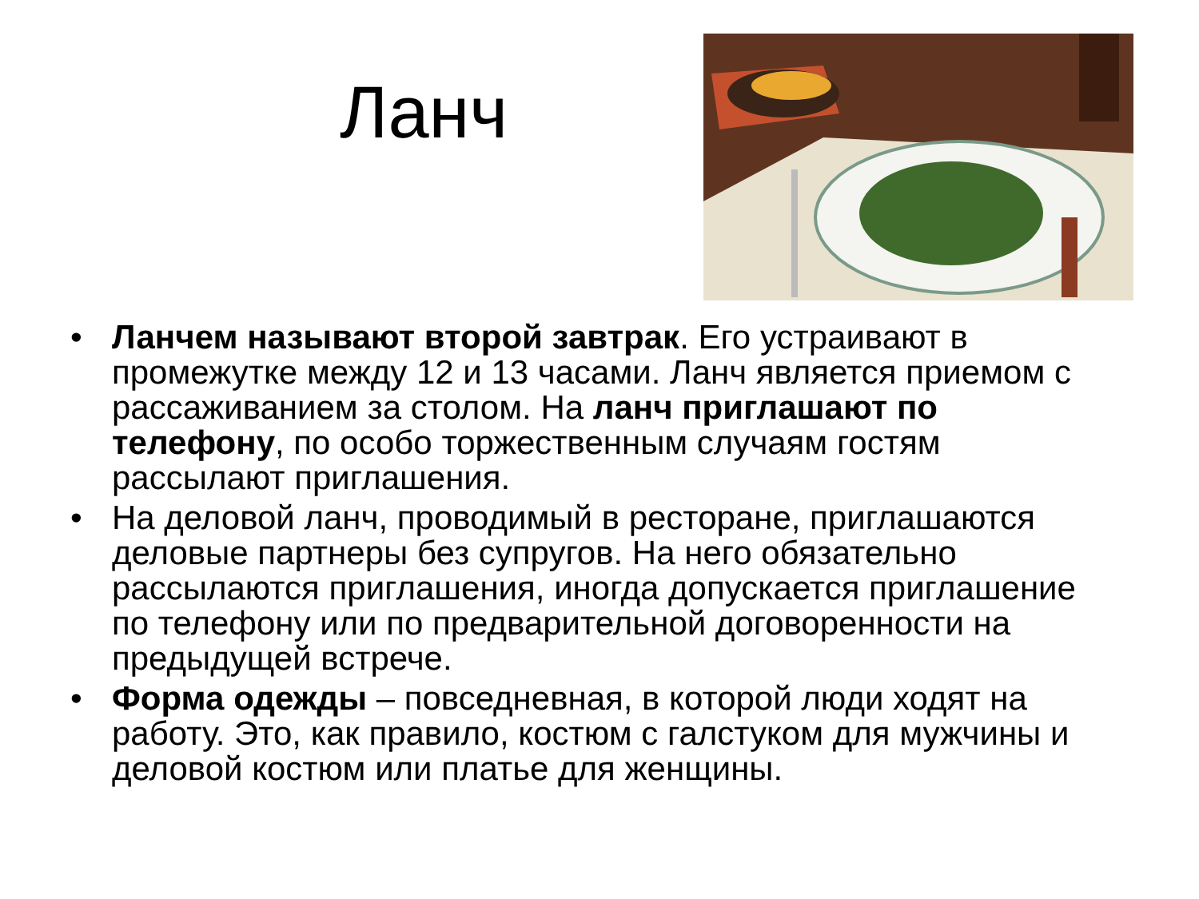Ланч
• Ланчем называют второй завтрак. Его устраивают в промежутке между 12 и 13 часами. Ланч является приемом с рассаживанием за столом. На ланч приглашают по телефону, по особо торжественным случаям гостям рассылают приглашения.
• На деловой ланч, проводимый в ресторане, приглашаются деловые партнеры без супругов. На него обязательно рассылаются приглашения, иногда допускается приглашение по телефону или по предварительной договоренности на предыдущей встрече.
• Форма одежды – повседневная, в которой люди ходят на работу. Это, как правило, костюм с галстуком для мужчины и деловой костюм или платье для женщины.